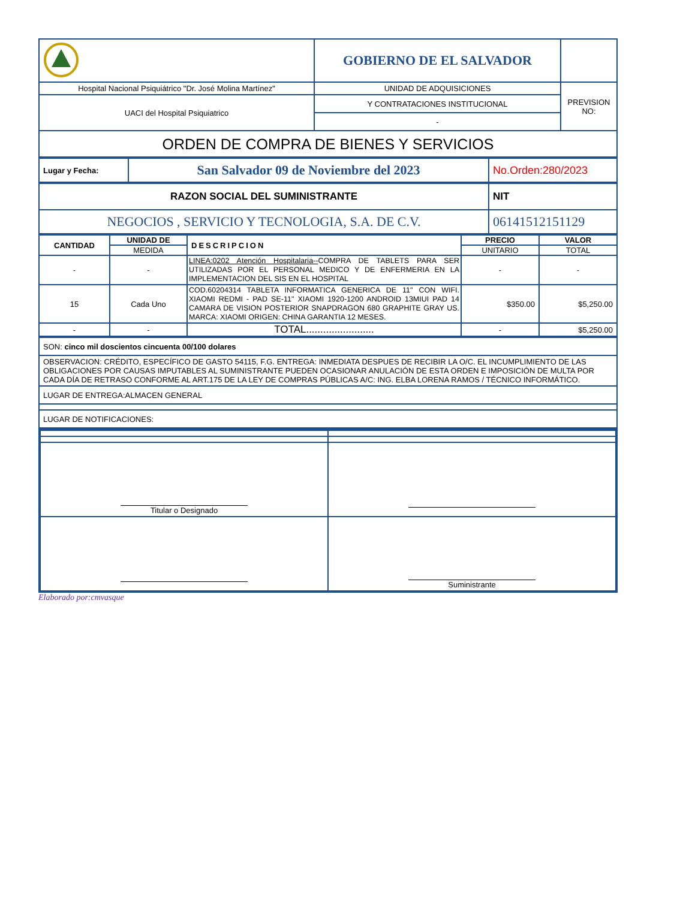| | GOBIERNO DE EL SALVADOR | |
| Hospital Nacional Psiquiátrico "Dr. José Molina Martínez" | UNIDAD DE ADQUISICIONES | PREVISION NO: |
| UACI del Hospital Psiquiatrico | Y CONTRATACIONES INSTITUCIONAL | |
| | - | |
| ORDEN DE COMPRA DE BIENES Y SERVICIOS | | |
| Lugar y Fecha: | San Salvador 09 de Noviembre del 2023 | No.Orden:280/2023 |
| RAZON SOCIAL DEL SUMINISTRANTE | NIT |
| NEGOCIOS , SERVICIO Y TECNOLOGIA, S.A. DE C.V. | 06141512151129 |
| CANTIDAD | UNIDAD DE | DESCRIPCION | PRECIO | VALOR |
| --- | --- | --- | --- | --- |
| | MEDIDA | | UNITARIO | TOTAL |
| - | - | LINEA:0202 Atención Hospitalaria-- COMPRA DE TABLETS PARA SER UTILIZADAS POR EL PERSONAL MEDICO Y DE ENFERMERIA EN LA IMPLEMENTACION DEL SIS EN EL HOSPITAL | - | - |
| 15 | Cada Uno | COD.60204314 TABLETA INFORMATICA GENERICA DE 11" CON WIFI. XIAOMI REDMI - PAD SE-11" XIAOMI 1920-1200 ANDROID 13MIUI PAD 14 CAMARA DE VISION POSTERIOR SNAPDRAGON 680 GRAPHITE GRAY US. MARCA: XIAOMI ORIGEN: CHINA GARANTIA 12 MESES. | $350.00 | $5,250.00 |
| - | - | TOTAL........................ | - | $5,250.00 |
| SON: cinco mil doscientos cincuenta 00/100 dolares |
| OBSERVACION: CRÉDITO, ESPECÍFICO DE GASTO 54115, F.G. ENTREGA: INMEDIATA DESPUES DE RECIBIR LA O/C. EL INCUMPLIMIENTO DE LAS OBLIGACIONES POR CAUSAS IMPUTABLES AL SUMINISTRANTE PUEDEN OCASIONAR ANULACIÓN DE ESTA ORDEN E IMPOSICIÓN DE MULTA POR CADA DÍA DE RETRASO CONFORME AL ART.175 DE LA LEY DE COMPRAS PÚBLICAS A/C: ING. ELBA LORENA RAMOS / TÉCNICO INFORMÁTICO. |
| LUGAR DE ENTREGA:ALMACEN GENERAL |
| LUGAR DE NOTIFICACIONES: |
| Titular o Designado | |
| | Suministrante |
Elaborado por:cmvasque